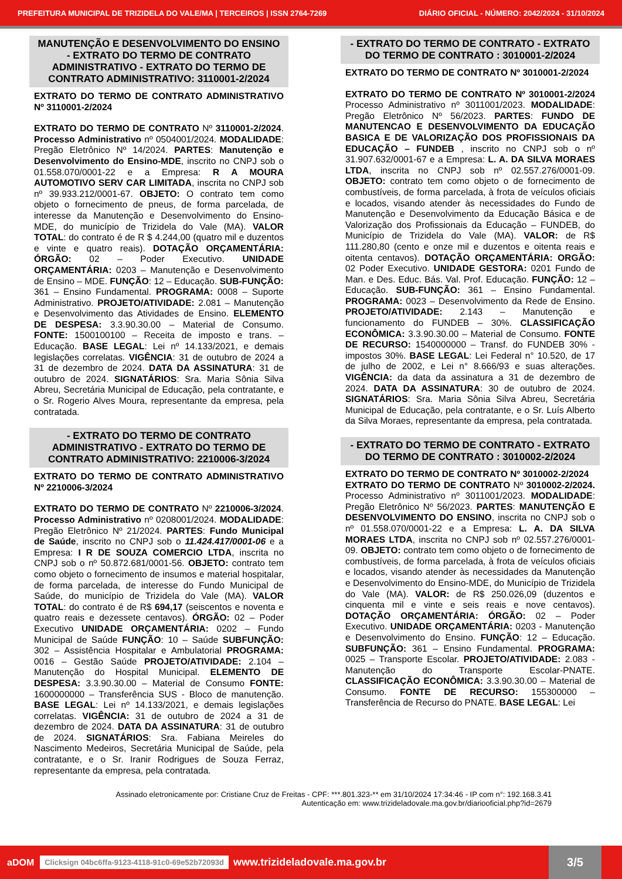PREFEITURA MUNICIPAL DE TRIZIDELA DO VALE/MA | TERCEIROS | ISSN 2764-7269 DIÁRIO OFICIAL - NÚMERO: 2042/2024 - 31/10/2024
MANUTENÇÃO E DESENVOLVIMENTO DO ENSINO - EXTRATO DO TERMO DE CONTRATO ADMINISTRATIVO - EXTRATO DO TERMO DE CONTRATO ADMINISTRATIVO: 3110001-2/2024
EXTRATO DO TERMO DE CONTRATO ADMINISTRATIVO Nº 3110001-2/2024
EXTRATO DO TERMO DE CONTRATO Nº 3110001-2/2024. Processo Administrativo nº 0504001/2024. MODALIDADE: Pregão Eletrônico Nº 14/2024. PARTES: Manutenção e Desenvolvimento do Ensino-MDE, inscrito no CNPJ sob o 01.558.070/0001-22 e a Empresa: R A MOURA AUTOMOTIVO SERV CAR LIMITADA, inscrita no CNPJ sob nº 39.933.212/0001-67. OBJETO: O contrato tem como objeto o fornecimento de pneus, de forma parcelada, de interesse da Manutenção e Desenvolvimento do Ensino-MDE, do município de Trizidela do Vale (MA). VALOR TOTAL: do contrato é de R $ 4.244,00 (quatro mil e duzentos e vinte e quatro reais). DOTAÇÃO ORÇAMENTÁRIA: ÓRGÃO: 02 – Poder Executivo. UNIDADE ORÇAMENTÁRIA: 0203 – Manutenção e Desenvolvimento de Ensino – MDE. FUNÇÃO: 12 – Educação. SUB-FUNÇÃO: 361 – Ensino Fundamental. PROGRAMA: 0008 – Suporte Administrativo. PROJETO/ATIVIDADE: 2.081 – Manutenção e Desenvolvimento das Atividades de Ensino. ELEMENTO DE DESPESA: 3.3.90.30.00 – Material de Consumo. FONTE: 1500100100 – Receita de imposto e trans. – Educação. BASE LEGAL: Lei nº 14.133/2021, e demais legislações correlatas. VIGÊNCIA: 31 de outubro de 2024 a 31 de dezembro de 2024. DATA DA ASSINATURA: 31 de outubro de 2024. SIGNATÁRIOS: Sra. Maria Sônia Silva Abreu, Secretária Municipal de Educação, pela contratante, e o Sr. Rogerio Alves Moura, representante da empresa, pela contratada.
- EXTRATO DO TERMO DE CONTRATO ADMINISTRATIVO - EXTRATO DO TERMO DE CONTRATO ADMINISTRATIVO: 2210006-3/2024
EXTRATO DO TERMO DE CONTRATO ADMINISTRATIVO Nº 2210006-3/2024
EXTRATO DO TERMO DE CONTRATO Nº 2210006-3/2024. Processo Administrativo nº 0208001/2024. MODALIDADE: Pregão Eletrônico Nº 21/2024. PARTES: Fundo Municipal de Saúde, inscrito no CNPJ sob o 11.424.417/0001-06 e a Empresa: I R DE SOUZA COMERCIO LTDA, inscrita no CNPJ sob o nº 50.872.681/0001-56. OBJETO: contrato tem como objeto o fornecimento de insumos e material hospitalar, de forma parcelada, de interesse do Fundo Municipal de Saúde, do município de Trizidela do Vale (MA). VALOR TOTAL: do contrato é de R$ 694,17 (seiscentos e noventa e quatro reais e dezessete centavos). ÓRGÃO: 02 – Poder Executivo UNIDADE ORÇAMENTÁRIA: 0202 – Fundo Municipal de Saúde FUNÇÃO: 10 – Saúde SUBFUNÇÃO: 302 – Assistência Hospitalar e Ambulatorial PROGRAMA: 0016 – Gestão Saúde PROJETO/ATIVIDADE: 2.104 – Manutenção do Hospital Municipal. ELEMENTO DE DESPESA: 3.3.90.30.00 – Material de Consumo FONTE: 1600000000 – Transferência SUS - Bloco de manutenção. BASE LEGAL: Lei nº 14.133/2021, e demais legislações correlatas. VIGÊNCIA: 31 de outubro de 2024 a 31 de dezembro de 2024. DATA DA ASSINATURA: 31 de outubro de 2024. SIGNATÁRIOS: Sra. Fabiana Meireles do Nascimento Medeiros, Secretária Municipal de Saúde, pela contratante, e o Sr. Iranir Rodrigues de Souza Ferraz, representante da empresa, pela contratada.
- EXTRATO DO TERMO DE CONTRATO - EXTRATO DO TERMO DE CONTRATO : 3010001-2/2024
EXTRATO DO TERMO DE CONTRATO Nº 3010001-2/2024
EXTRATO DO TERMO DE CONTRATO Nº 3010001-2/2024 Processo Administrativo nº 3011001/2023. MODALIDADE: Pregão Eletrônico Nº 56/2023. PARTES: FUNDO DE MANUTENCAO E DESENVOLVIMENTO DA EDUCAÇÃO BASICA E DE VALORIZAÇÃO DOS PROFISSIONAIS DA EDUCAÇÃO – FUNDEB , inscrito no CNPJ sob o nº 31.907.632/0001-67 e a Empresa: L. A. DA SILVA MORAES LTDA, inscrita no CNPJ sob nº 02.557.276/0001-09. OBJETO: contrato tem como objeto o de fornecimento de combustíveis, de forma parcelada, à frota de veículos oficiais e locados, visando atender às necessidades do Fundo de Manutenção e Desenvolvimento da Educação Básica e de Valorização dos Profissionais da Educação – FUNDEB, do Município de Trizidela do Vale (MA). VALOR: de R$ 111.280,80 (cento e onze mil e duzentos e oitenta reais e oitenta centavos). DOTAÇÃO ORÇAMENTÁRIA: ORGÃO: 02 Poder Executivo. UNIDADE GESTORA: 0201 Fundo de Man. e Des. Educ. Bás. Val. Prof. Educação. FUNÇÃO: 12 – Educação. SUB-FUNÇÃO: 361 – Ensino Fundamental. PROGRAMA: 0023 – Desenvolvimento da Rede de Ensino. PROJETO/ATIVIDADE: 2.143 – Manutenção e funcionamento do FUNDEB – 30%. CLASSIFICAÇÃO ECONÔMICA: 3.3.90.30.00 – Material de Consumo. FONTE DE RECURSO: 1540000000 – Transf. do FUNDEB 30% - impostos 30%. BASE LEGAL: Lei Federal n° 10.520, de 17 de julho de 2002, e Lei n° 8.666/93 e suas alterações. VIGÊNCIA: da data da assinatura a 31 de dezembro de 2024. DATA DA ASSINATURA: 30 de outubro de 2024. SIGNATÁRIOS: Sra. Maria Sônia Silva Abreu, Secretária Municipal de Educação, pela contratante, e o Sr. Luís Alberto da Silva Moraes, representante da empresa, pela contratada.
- EXTRATO DO TERMO DE CONTRATO - EXTRATO DO TERMO DE CONTRATO : 3010002-2/2024
EXTRATO DO TERMO DE CONTRATO Nº 3010002-2/2024
EXTRATO DO TERMO DE CONTRATO Nº 3010002-2/2024. Processo Administrativo nº 3011001/2023. MODALIDADE: Pregão Eletrônico Nº 56/2023. PARTES: MANUTENÇÃO E DESENVOLVIMENTO DO ENSINO, inscrita no CNPJ sob o nº 01.558.070/0001-22 e a Empresa: L. A. DA SILVA MORAES LTDA, inscrita no CNPJ sob nº 02.557.276/0001-09. OBJETO: contrato tem como objeto o de fornecimento de combustíveis, de forma parcelada, à frota de veículos oficiais e locados, visando atender às necessidades da Manutenção e Desenvolvimento do Ensino-MDE, do Município de Trizidela do Vale (MA). VALOR: de R$ 250.026,09 (duzentos e cinquenta mil e vinte e seis reais e nove centavos). DOTAÇÃO ORÇAMENTÁRIA: ÓRGÃO: 02 – Poder Executivo. UNIDADE ORÇAMENTÁRIA: 0203 - Manutenção e Desenvolvimento do Ensino. FUNÇÃO: 12 – Educação. SUBFUNÇÃO: 361 – Ensino Fundamental. PROGRAMA: 0025 – Transporte Escolar. PROJETO/ATIVIDADE: 2.083 - Manutenção do Transporte Escolar-PNATE. CLASSIFICAÇÃO ECONÔMICA: 3.3.90.30.00 – Material de Consumo. FONTE DE RECURSO: 155300000 – Transferência de Recurso do PNATE. BASE LEGAL: Lei
Assinado eletronicamente por: Cristiane Cruz de Freitas - CPF: ***.801.323-** em 31/10/2024 17:34:46 - IP com n°: 192.168.3.41
Autenticação em: www.trizideladovale.ma.gov.br/diariooficial.php?id=2679
aDOM Clicksign 04bc6ffa-9123-4118-91c0-69e52b72093d www.trizideladovale.ma.gov.br 3/5